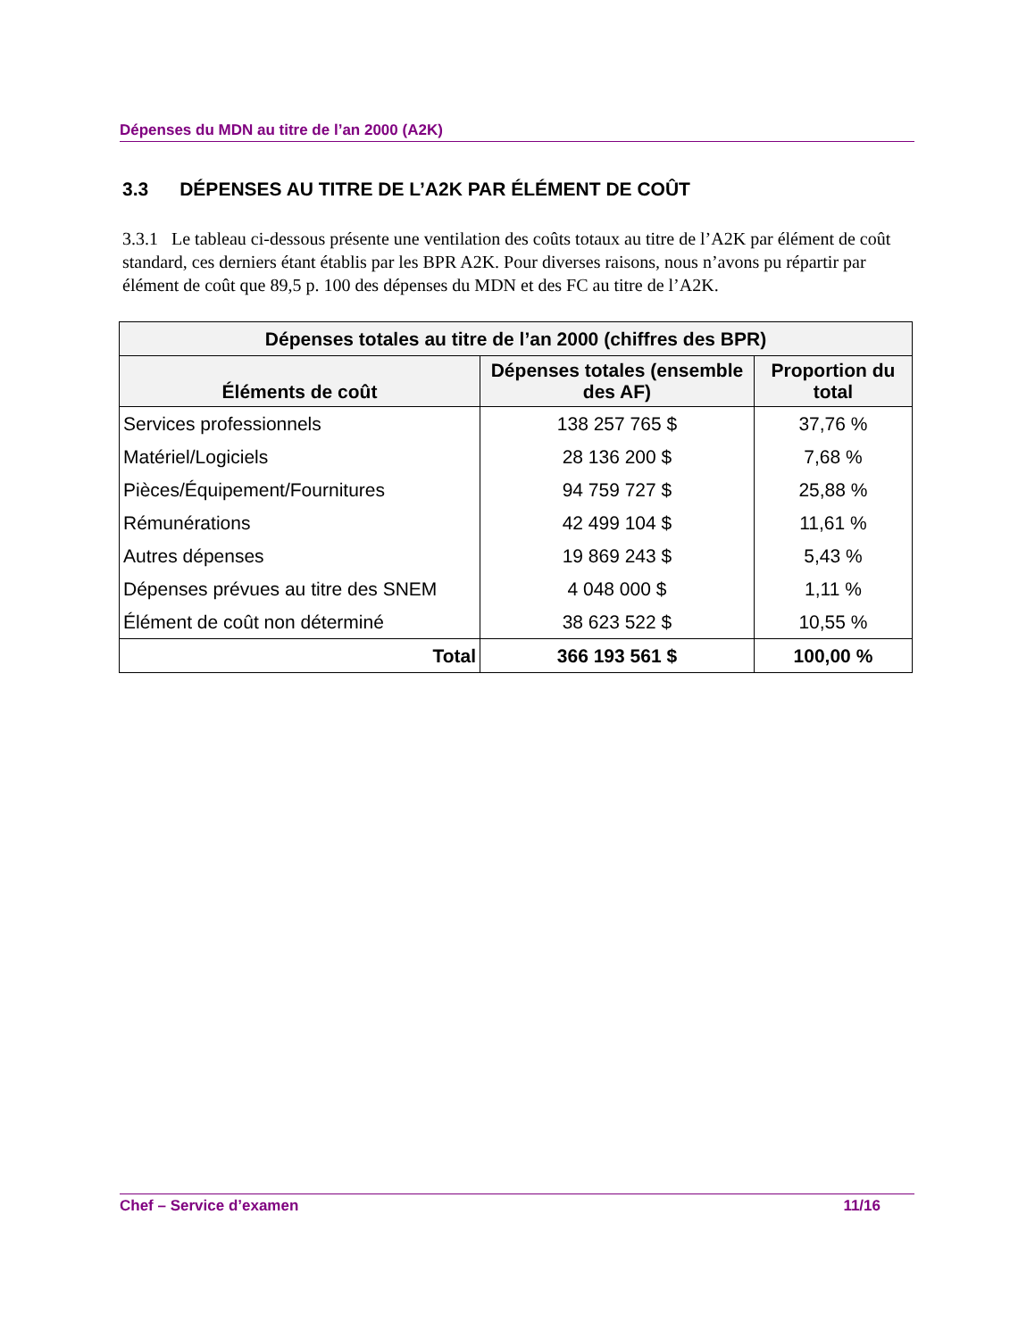Dépenses du MDN au titre de l’an 2000 (A2K)
3.3 DÉPENSES AU TITRE DE L’A2K PAR ÉLÉMENT DE COÛT
3.3.1 Le tableau ci-dessous présente une ventilation des coûts totaux au titre de l’A2K par élément de coût standard, ces derniers étant établis par les BPR A2K. Pour diverses raisons, nous n’avons pu répartir par élément de coût que 89,5 p. 100 des dépenses du MDN et des FC au titre de l’A2K.
| Dépenses totales au titre de l’an 2000 (chiffres des BPR) | | |
| --- | --- | --- |
| Éléments de coût | Dépenses totales (ensemble des AF) | Proportion du total |
| Services professionnels | 138 257 765 $ | 37,76 % |
| Matériel/Logiciels | 28 136 200 $ | 7,68 % |
| Pièces/Équipement/Fournitures | 94 759 727 $ | 25,88 % |
| Rémunérations | 42 499 104 $ | 11,61 % |
| Autres dépenses | 19 869 243 $ | 5,43 % |
| Dépenses prévues au titre des SNEM | 4 048 000 $ | 1,11 % |
| Élément de coût non déterminé | 38 623 522 $ | 10,55 % |
| Total | 366 193 561 $ | 100,00 % |
Chef – Service d’examen 11/16